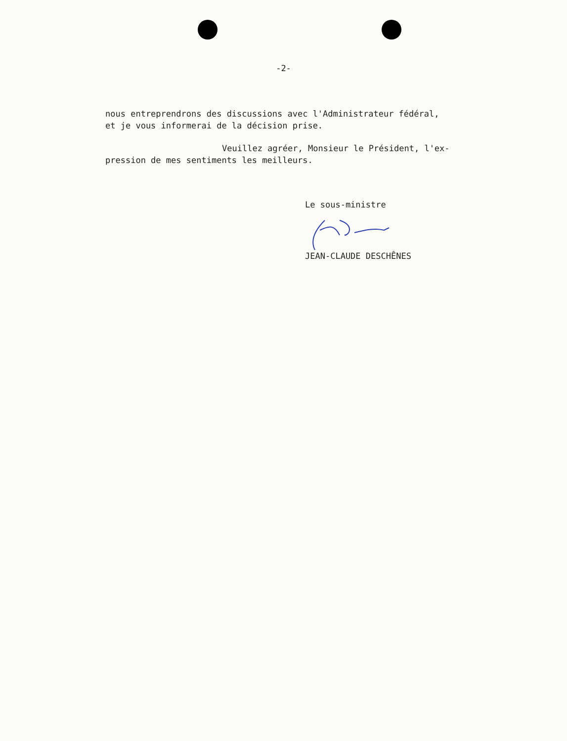-2-
nous entreprendrons des discussions avec l'Administrateur fédéral,
et je vous informerai de la décision prise.
Veuillez agréer, Monsieur le Président, l'ex-
pression de mes sentiments les meilleurs.
Le sous-ministre
JEAN-CLAUDE DESCHÊNES